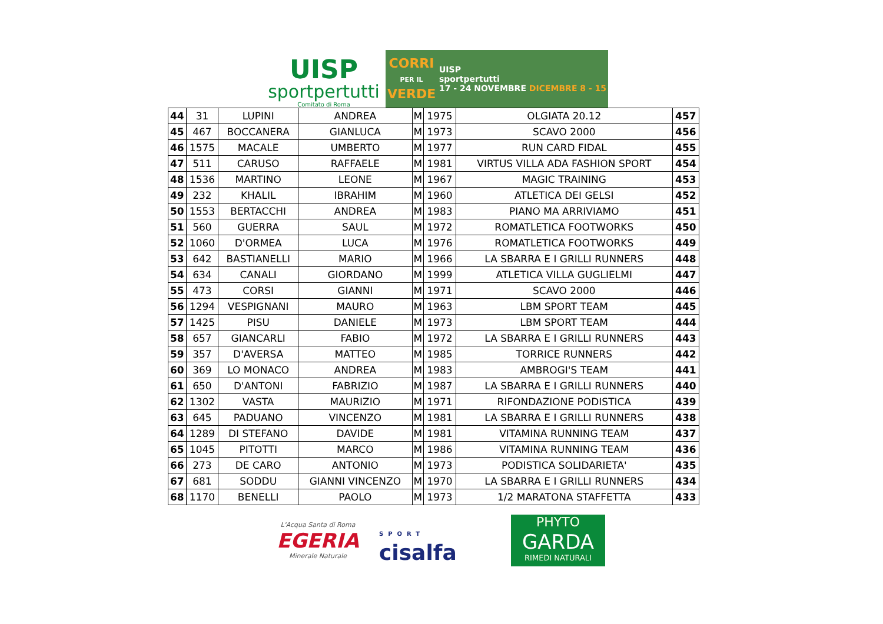UISP
sportpertutti
Comitato di Roma
CORRI
PER IL
VERDE
UISP
sportpertutti
17 - 24 NOVEMBRE DICEMBRE 8 - 15
| 44 | 31 | LUPINI | ANDREA | M | 1975 | OLGIATA 20.12 | 457 |
| 45 | 467 | BOCCANERA | GIANLUCA | M | 1973 | SCAVO 2000 | 456 |
| 46 | 1575 | MACALE | UMBERTO | M | 1977 | RUN CARD FIDAL | 455 |
| 47 | 511 | CARUSO | RAFFAELE | M | 1981 | VIRTUS VILLA ADA FASHION SPORT | 454 |
| 48 | 1536 | MARTINO | LEONE | M | 1967 | MAGIC TRAINING | 453 |
| 49 | 232 | KHALIL | IBRAHIM | M | 1960 | ATLETICA DEI GELSI | 452 |
| 50 | 1553 | BERTACCHI | ANDREA | M | 1983 | PIANO MA ARRIVIAMO | 451 |
| 51 | 560 | GUERRA | SAUL | M | 1972 | ROMATLETICA FOOTWORKS | 450 |
| 52 | 1060 | D'ORMEA | LUCA | M | 1976 | ROMATLETICA FOOTWORKS | 449 |
| 53 | 642 | BASTIANELLI | MARIO | M | 1966 | LA SBARRA E I GRILLI RUNNERS | 448 |
| 54 | 634 | CANALI | GIORDANO | M | 1999 | ATLETICA VILLA GUGLIELMI | 447 |
| 55 | 473 | CORSI | GIANNI | M | 1971 | SCAVO 2000 | 446 |
| 56 | 1294 | VESPIGNANI | MAURO | M | 1963 | LBM SPORT TEAM | 445 |
| 57 | 1425 | PISU | DANIELE | M | 1973 | LBM SPORT TEAM | 444 |
| 58 | 657 | GIANCARLI | FABIO | M | 1972 | LA SBARRA E I GRILLI RUNNERS | 443 |
| 59 | 357 | D'AVERSA | MATTEO | M | 1985 | TORRICE RUNNERS | 442 |
| 60 | 369 | LO MONACO | ANDREA | M | 1983 | AMBROGI'S TEAM | 441 |
| 61 | 650 | D'ANTONI | FABRIZIO | M | 1987 | LA SBARRA E I GRILLI RUNNERS | 440 |
| 62 | 1302 | VASTA | MAURIZIO | M | 1971 | RIFONDAZIONE PODISTICA | 439 |
| 63 | 645 | PADUANO | VINCENZO | M | 1981 | LA SBARRA E I GRILLI RUNNERS | 438 |
| 64 | 1289 | DI STEFANO | DAVIDE | M | 1981 | VITAMINA RUNNING TEAM | 437 |
| 65 | 1045 | PITOTTI | MARCO | M | 1986 | VITAMINA RUNNING TEAM | 436 |
| 66 | 273 | DE CARO | ANTONIO | M | 1973 | PODISTICA SOLIDARIETA' | 435 |
| 67 | 681 | SODDU | GIANNI VINCENZO | M | 1970 | LA SBARRA E I GRILLI RUNNERS | 434 |
| 68 | 1170 | BENELLI | PAOLO | M | 1973 | 1/2 MARATONA STAFFETTA | 433 |
L'Acqua Santa di Roma
EGERIA
Minerale Naturale
SPORT
cisalfa
PHYTO
GARDA
RIMEDI NATURALI